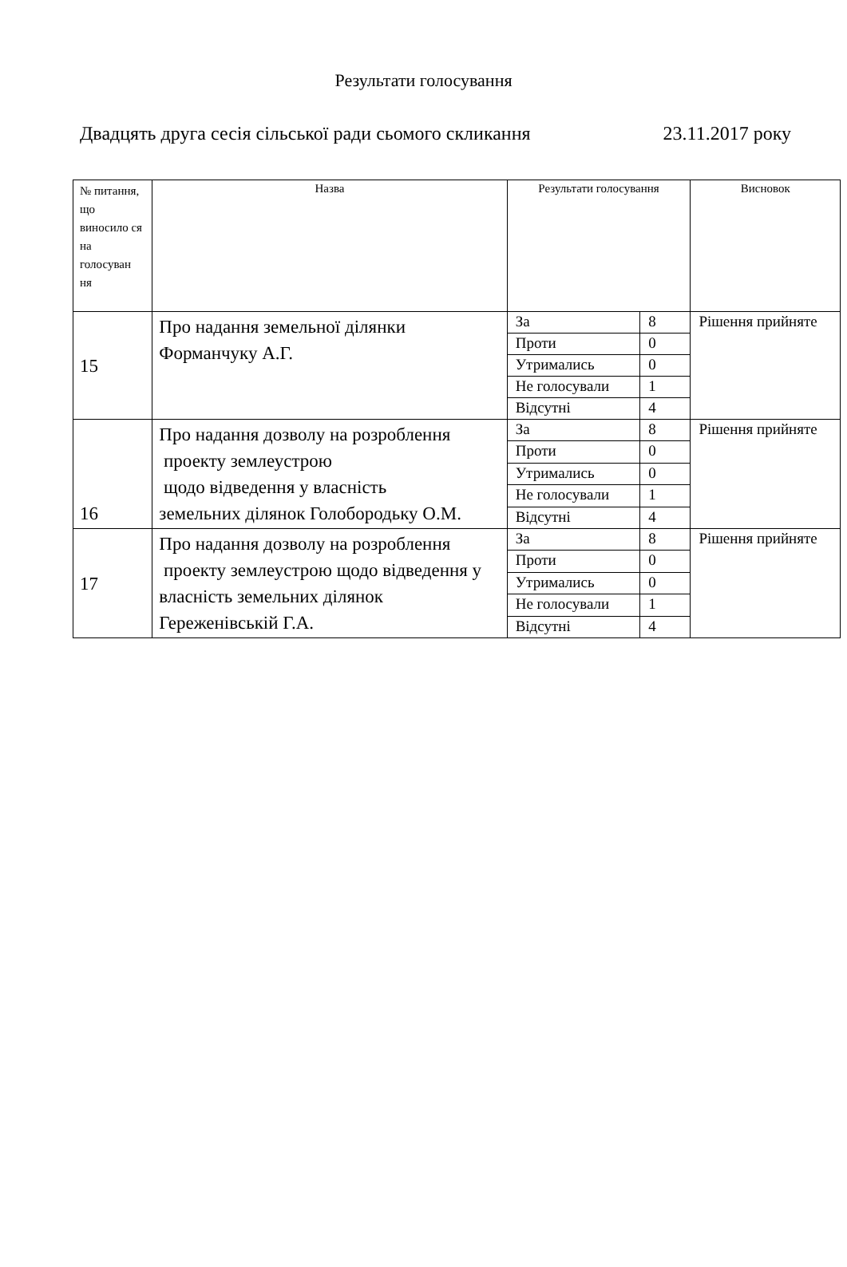Результати голосування
Двадцять друга сесія сільської ради сьомого скликання 23.11.2017 року
| № питання, що виносило ся на голосуван ня | Назва | Результати голосування | | Висновок |
| 15 | Про надання земельної ділянки Форманчуку А.Г. | За | 8 | Рішення прийняте |
| | | Проти | 0 | |
| | | Утримались | 0 | |
| | | Не голосували | 1 | |
| | | Відсутні | 4 | |
| 16 | Про надання дозволу на розроблення проекту землеустрою щодо відведення у власність земельних ділянок Голобородьку О.М. | За | 8 | Рішення прийняте |
| | | Проти | 0 | |
| | | Утримались | 0 | |
| | | Не голосували | 1 | |
| | | Відсутні | 4 | |
| 17 | Про надання дозволу на розроблення проекту землеустрою щодо відведення у власність земельних ділянок Гереженівській Г.А. | За | 8 | Рішення прийняте |
| | | Проти | 0 | |
| | | Утримались | 0 | |
| | | Не голосували | 1 | |
| | | Відсутні | 4 | |